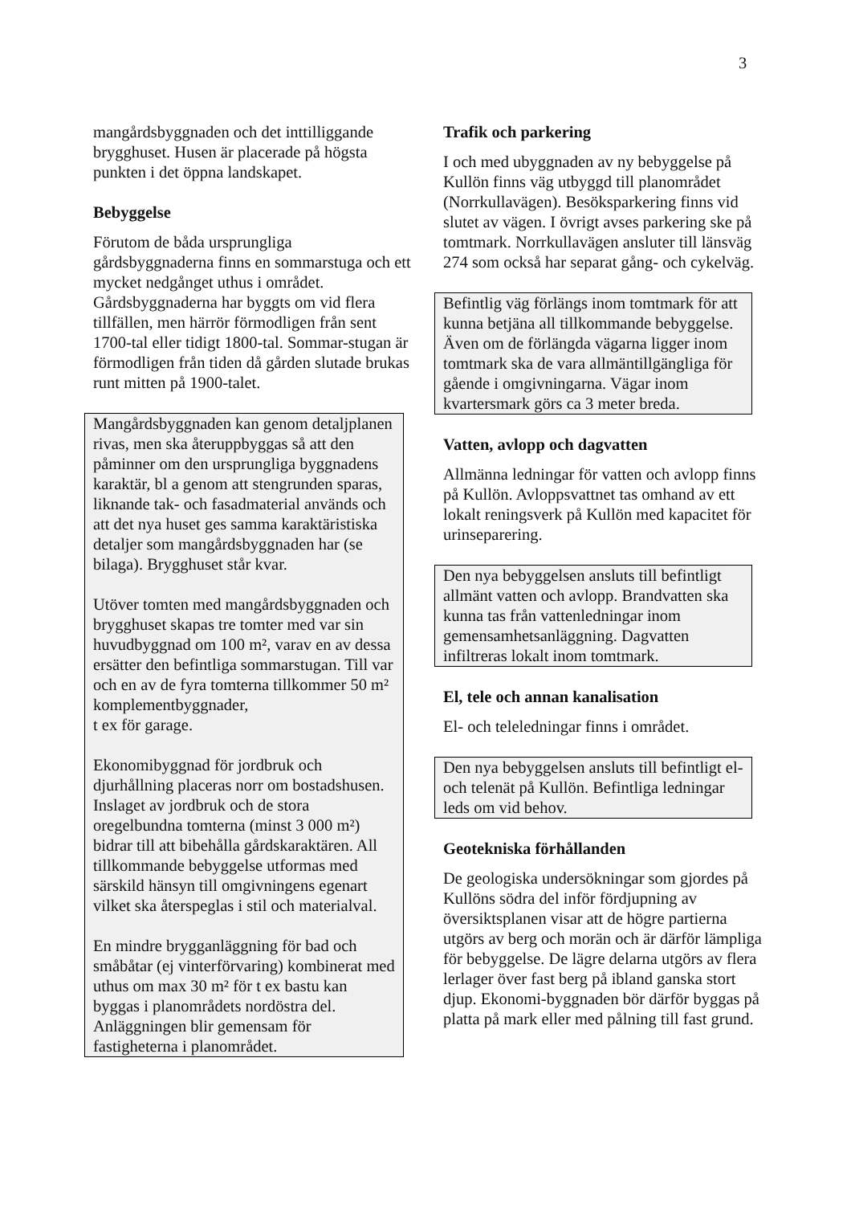3
mangårdsbyggnaden och det inttilliggande brygghuset. Husen är placerade på högsta punkten i det öppna landskapet.
Bebyggelse
Förutom de båda ursprungliga gårdsbyggnaderna finns en sommarstuga och ett mycket nedgånget uthus i området. Gårdsbyggnaderna har byggts om vid flera tillfällen, men härrör förmodligen från sent 1700-tal eller tidigt 1800-tal. Sommar-stugan är förmodligen från tiden då gården slutade brukas runt mitten på 1900-talet.
Mangårdsbyggnaden kan genom detaljplanen rivas, men ska återuppbyggas så att den påminner om den ursprungliga byggnadens karaktär, bl a genom att stengrunden sparas, liknande tak- och fasadmaterial används och att det nya huset ges samma karaktäristiska detaljer som mangårdsbyggnaden har (se bilaga). Brygghuset står kvar.
Utöver tomten med mangårdsbyggnaden och brygghuset skapas tre tomter med var sin huvudbyggnad om 100 m², varav en av dessa ersätter den befintliga sommarstugan. Till var och en av de fyra tomterna tillkommer 50 m² komplementbyggnader,
t ex för garage.
Ekonomibyggnad för jordbruk och djurhållning placeras norr om bostadshusen. Inslaget av jordbruk och de stora oregelbundna tomterna (minst 3 000 m²) bidrar till att bibehålla gårdskaraktären. All tillkommande bebyggelse utformas med särskild hänsyn till omgivningens egenart vilket ska återspeglas i stil och materialval.
En mindre brygganläggning för bad och småbåtar (ej vinterförvaring) kombinerat med uthus om max 30 m² för t ex bastu kan byggas i planområdets nordöstra del. Anläggningen blir gemensam för fastigheterna i planområdet.
Trafik och parkering
I och med ubyggnaden av ny bebyggelse på Kullön finns väg utbyggd till planområdet (Norrkullavägen). Besöksparkering finns vid slutet av vägen. I övrigt avses parkering ske på tomtmark. Norrkullavägen ansluter till länsväg 274 som också har separat gång- och cykelväg.
Befintlig väg förlängs inom tomtmark för att kunna betjäna all tillkommande bebyggelse. Även om de förlängda vägarna ligger inom tomtmark ska de vara allmäntillgängliga för gående i omgivningarna. Vägar inom kvartersmark görs ca 3 meter breda.
Vatten, avlopp och dagvatten
Allmänna ledningar för vatten och avlopp finns på Kullön. Avloppsvattnet tas omhand av ett lokalt reningsverk på Kullön med kapacitet för urinseparering.
Den nya bebyggelsen ansluts till befintligt allmänt vatten och avlopp. Brandvatten ska kunna tas från vattenledningar inom gemensamhetsanläggning. Dagvatten infiltreras lokalt inom tomtmark.
El, tele och annan kanalisation
El- och teleledningar finns i området.
Den nya bebyggelsen ansluts till befintligt el- och telenät på Kullön. Befintliga ledningar leds om vid behov.
Geotekniska förhållanden
De geologiska undersökningar som gjordes på Kullöns södra del inför fördjupning av översiktsplanen visar att de högre partierna utgörs av berg och morän och är därför lämpliga för bebyggelse. De lägre delarna utgörs av flera lerlager över fast berg på ibland ganska stort djup. Ekonomi-byggnaden bör därför byggas på platta på mark eller med pålning till fast grund.